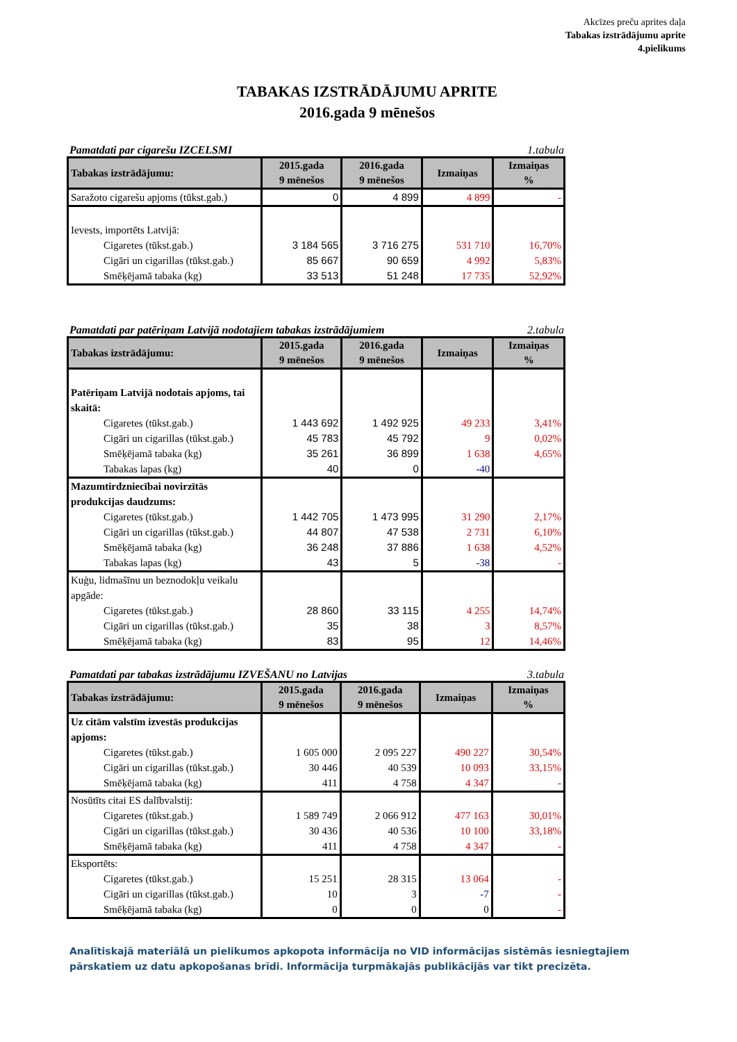Akcīzes preču aprites daļa
Tabakas izstrādājumu aprite
4.pielikums
TABAKAS IZSTRĀDĀJUMU APRITE
2016.gada 9 mēnešos
Pamatdati par cigarešu IZCELSMI 1.tabula
| Tabakas izstrādājumu: | 2015.gada 9 mēnešos | 2016.gada 9 mēnešos | Izmaiņas | Izmaiņas % |
| --- | --- | --- | --- | --- |
| Saražoto cigarešu apjoms (tūkst.gab.) | 0 | 4 899 | 4 899 | - |
| Ievests, importēts Latvijā: | | | | |
| Cigaretes (tūkst.gab.) | 3 184 565 | 3 716 275 | 531 710 | 16,70% |
| Cigāri un cigarillas (tūkst.gab.) | 85 667 | 90 659 | 4 992 | 5,83% |
| Smēķējamā tabaka (kg) | 33 513 | 51 248 | 17 735 | 52,92% |
Pamatdati par patēriņam Latvijā nodotajiem tabakas izstrādājumiem 2.tabula
| Tabakas izstrādājumu: | 2015.gada 9 mēnešos | 2016.gada 9 mēnešos | Izmaiņas | Izmaiņas % |
| --- | --- | --- | --- | --- |
| Patēriņam Latvijā nodotais apjoms, tai skaitā: | | | | |
| Cigaretes (tūkst.gab.) | 1 443 692 | 1 492 925 | 49 233 | 3,41% |
| Cigāri un cigarillas (tūkst.gab.) | 45 783 | 45 792 | 9 | 0,02% |
| Smēķējamā tabaka (kg) | 35 261 | 36 899 | 1 638 | 4,65% |
| Tabakas lapas (kg) | 40 | 0 | -40 | |
| Mazumtirdzniecībai novirzītās produkcijas daudzums: | | | | |
| Cigaretes (tūkst.gab.) | 1 442 705 | 1 473 995 | 31 290 | 2,17% |
| Cigāri un cigarillas (tūkst.gab.) | 44 807 | 47 538 | 2 731 | 6,10% |
| Smēķējamā tabaka (kg) | 36 248 | 37 886 | 1 638 | 4,52% |
| Tabakas lapas (kg) | 43 | 5 | -38 | - |
| Kuģu, lidmašīnu un beznodokļu veikalu apgāde: | | | | |
| Cigaretes (tūkst.gab.) | 28 860 | 33 115 | 4 255 | 14,74% |
| Cigāri un cigarillas (tūkst.gab.) | 35 | 38 | 3 | 8,57% |
| Smēķējamā tabaka (kg) | 83 | 95 | 12 | 14,46% |
Pamatdati par tabakas izstrādājumu IZVEŠANU no Latvijas 3.tabula
| Tabakas izstrādājumu: | 2015.gada 9 mēnešos | 2016.gada 9 mēnešos | Izmaiņas | Izmaiņas % |
| --- | --- | --- | --- | --- |
| Uz citām valstīm izvestās produkcijas apjoms: | | | | |
| Cigaretes (tūkst.gab.) | 1 605 000 | 2 095 227 | 490 227 | 30,54% |
| Cigāri un cigarillas (tūkst.gab.) | 30 446 | 40 539 | 10 093 | 33,15% |
| Smēķējamā tabaka (kg) | 411 | 4 758 | 4 347 | - |
| Nosūtīts citai ES dalībvalstij: | | | | |
| Cigaretes (tūkst.gab.) | 1 589 749 | 2 066 912 | 477 163 | 30,01% |
| Cigāri un cigarillas (tūkst.gab.) | 30 436 | 40 536 | 10 100 | 33,18% |
| Smēķējamā tabaka (kg) | 411 | 4 758 | 4 347 | - |
| Eksportēts: | | | | |
| Cigaretes (tūkst.gab.) | 15 251 | 28 315 | 13 064 | - |
| Cigāri un cigarillas (tūkst.gab.) | 10 | 3 | -7 | - |
| Smēķējamā tabaka (kg) | 0 | 0 | 0 | - |
Analītiskajā materiālā un pielikumos apkopota informācija no VID informācijas sistēmās iesniegtajiem pārskatiem uz datu apkopošanas brīdi. Informācija turpmākajās publikācijās var tikt precizēta.